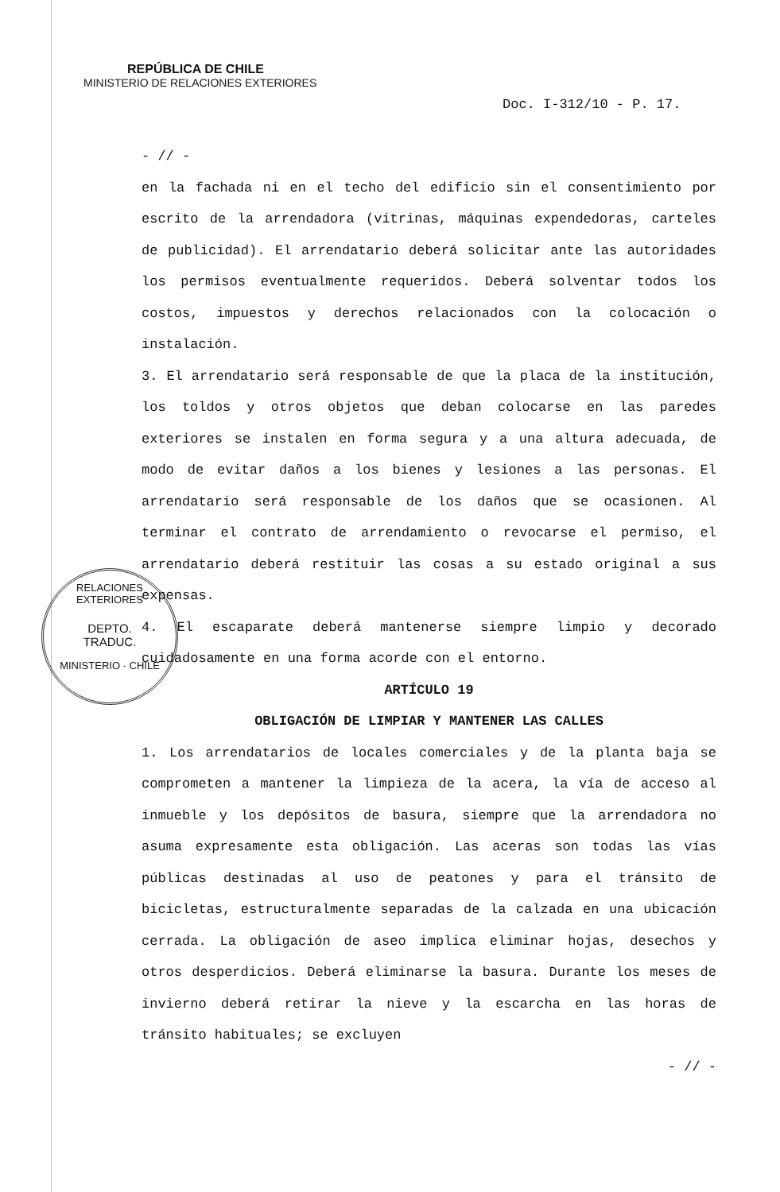REPÚBLICA DE CHILE
MINISTERIO DE RELACIONES EXTERIORES
Doc. I-312/10 - P. 17.
- // -
en la fachada ni en el techo del edificio sin el consentimiento por escrito de la arrendadora (vitrinas, máquinas expendedoras, carteles de publicidad). El arrendatario deberá solicitar ante las autoridades los permisos eventualmente requeridos. Deberá solventar todos los costos, impuestos y derechos relacionados con la colocación o instalación.
3. El arrendatario será responsable de que la placa de la institución, los toldos y otros objetos que deban colocarse en las paredes exteriores se instalen en forma segura y a una altura adecuada, de modo de evitar daños a los bienes y lesiones a las personas. El arrendatario será responsable de los daños que se ocasionen. Al terminar el contrato de arrendamiento o revocarse el permiso, el arrendatario deberá restituir las cosas a su estado original a sus expensas.
4. El escaparate deberá mantenerse siempre limpio y decorado cuidadosamente en una forma acorde con el entorno.
ARTÍCULO 19
OBLIGACIÓN DE LIMPIAR Y MANTENER LAS CALLES
1. Los arrendatarios de locales comerciales y de la planta baja se comprometen a mantener la limpieza de la acera, la vía de acceso al inmueble y los depósitos de basura, siempre que la arrendadora no asuma expresamente esta obligación. Las aceras son todas las vías públicas destinadas al uso de peatones y para el tránsito de bicicletas, estructuralmente separadas de la calzada en una ubicación cerrada. La obligación de aseo implica eliminar hojas, desechos y otros desperdicios. Deberá eliminarse la basura. Durante los meses de invierno deberá retirar la nieve y la escarcha en las horas de tránsito habituales; se excluyen
- // -
RELACIONES EXTERIORES
DEPTO.
TRADUC.
MINISTERIO · CHILE